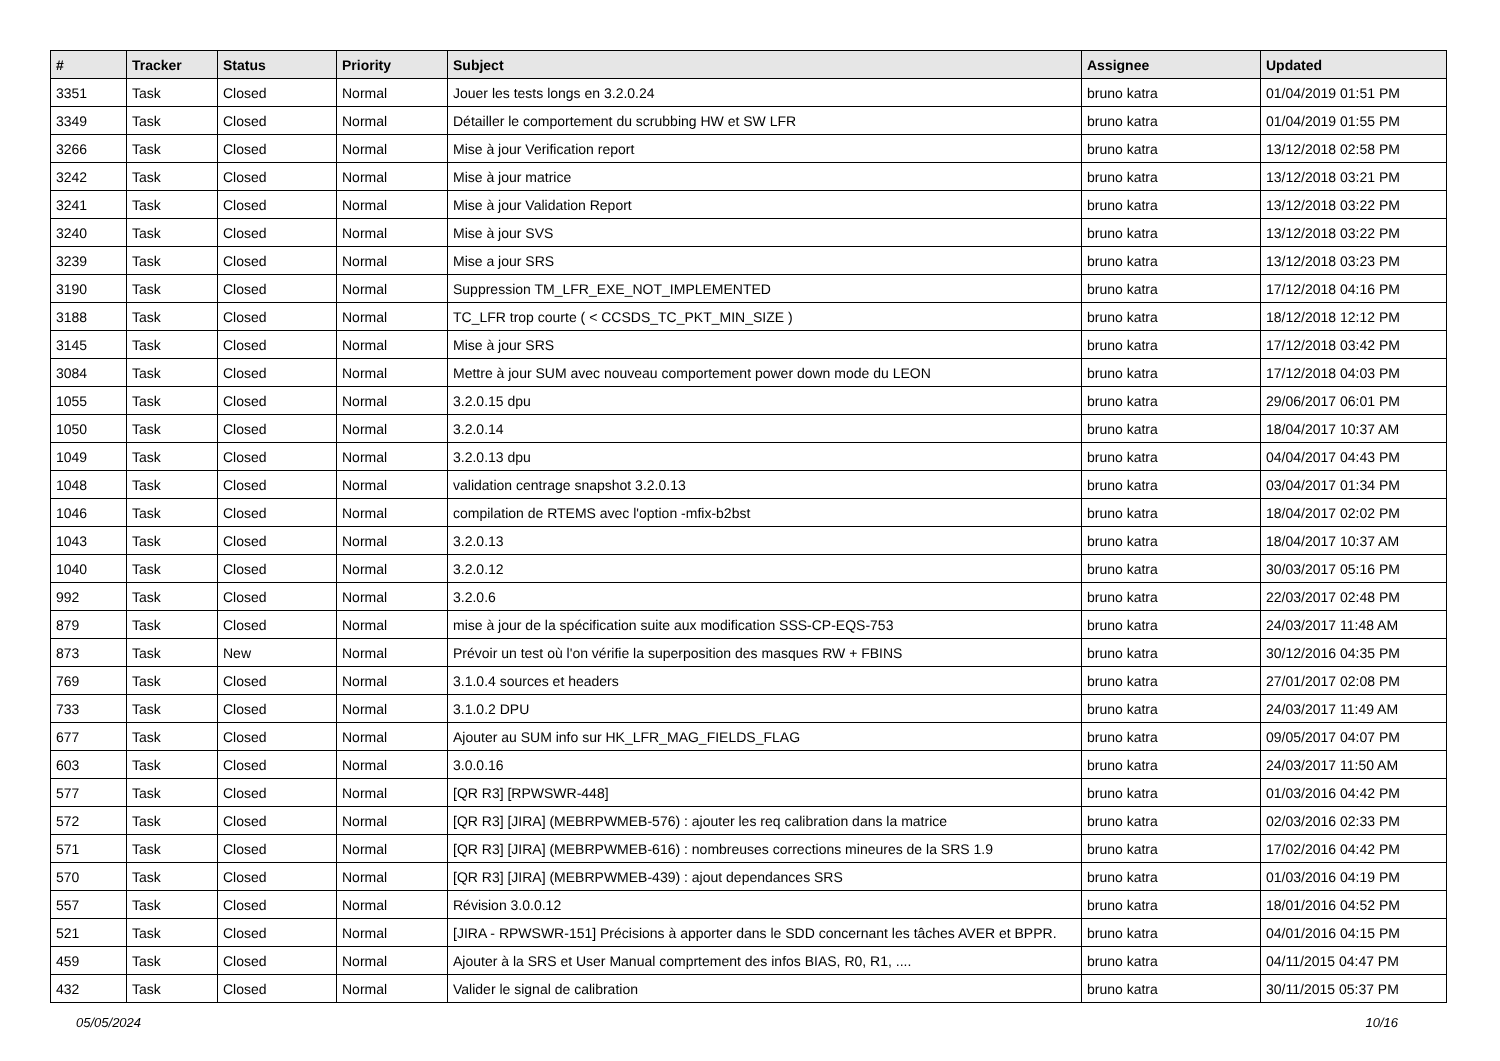| # | Tracker | Status | Priority | Subject | Assignee | Updated |
| --- | --- | --- | --- | --- | --- | --- |
| 3351 | Task | Closed | Normal | Jouer les tests longs en 3.2.0.24 | bruno katra | 01/04/2019 01:51 PM |
| 3349 | Task | Closed | Normal | Détailler le comportement du scrubbing HW et SW LFR | bruno katra | 01/04/2019 01:55 PM |
| 3266 | Task | Closed | Normal | Mise à jour Verification report | bruno katra | 13/12/2018 02:58 PM |
| 3242 | Task | Closed | Normal | Mise à jour matrice | bruno katra | 13/12/2018 03:21 PM |
| 3241 | Task | Closed | Normal | Mise à jour Validation Report | bruno katra | 13/12/2018 03:22 PM |
| 3240 | Task | Closed | Normal | Mise à jour SVS | bruno katra | 13/12/2018 03:22 PM |
| 3239 | Task | Closed | Normal | Mise a jour SRS | bruno katra | 13/12/2018 03:23 PM |
| 3190 | Task | Closed | Normal | Suppression TM_LFR_EXE_NOT_IMPLEMENTED | bruno katra | 17/12/2018 04:16 PM |
| 3188 | Task | Closed | Normal | TC_LFR trop courte ( < CCSDS_TC_PKT_MIN_SIZE ) | bruno katra | 18/12/2018 12:12 PM |
| 3145 | Task | Closed | Normal | Mise à jour SRS | bruno katra | 17/12/2018 03:42 PM |
| 3084 | Task | Closed | Normal | Mettre à jour SUM avec nouveau comportement power down mode du LEON | bruno katra | 17/12/2018 04:03 PM |
| 1055 | Task | Closed | Normal | 3.2.0.15 dpu | bruno katra | 29/06/2017 06:01 PM |
| 1050 | Task | Closed | Normal | 3.2.0.14 | bruno katra | 18/04/2017 10:37 AM |
| 1049 | Task | Closed | Normal | 3.2.0.13 dpu | bruno katra | 04/04/2017 04:43 PM |
| 1048 | Task | Closed | Normal | validation centrage snapshot 3.2.0.13 | bruno katra | 03/04/2017 01:34 PM |
| 1046 | Task | Closed | Normal | compilation de RTEMS avec l'option -mfix-b2bst | bruno katra | 18/04/2017 02:02 PM |
| 1043 | Task | Closed | Normal | 3.2.0.13 | bruno katra | 18/04/2017 10:37 AM |
| 1040 | Task | Closed | Normal | 3.2.0.12 | bruno katra | 30/03/2017 05:16 PM |
| 992 | Task | Closed | Normal | 3.2.0.6 | bruno katra | 22/03/2017 02:48 PM |
| 879 | Task | Closed | Normal | mise à jour de la spécification suite aux modification SSS-CP-EQS-753 | bruno katra | 24/03/2017 11:48 AM |
| 873 | Task | New | Normal | Prévoir un test où l'on vérifie la superposition des masques RW + FBINS | bruno katra | 30/12/2016 04:35 PM |
| 769 | Task | Closed | Normal | 3.1.0.4 sources et headers | bruno katra | 27/01/2017 02:08 PM |
| 733 | Task | Closed | Normal | 3.1.0.2 DPU | bruno katra | 24/03/2017 11:49 AM |
| 677 | Task | Closed | Normal | Ajouter au SUM info sur HK_LFR_MAG_FIELDS_FLAG | bruno katra | 09/05/2017 04:07 PM |
| 603 | Task | Closed | Normal | 3.0.0.16 | bruno katra | 24/03/2017 11:50 AM |
| 577 | Task | Closed | Normal | [QR R3] [RPWSWR-448] | bruno katra | 01/03/2016 04:42 PM |
| 572 | Task | Closed | Normal | [QR R3] [JIRA] (MEBRPWMEB-576) : ajouter les req calibration dans la matrice | bruno katra | 02/03/2016 02:33 PM |
| 571 | Task | Closed | Normal | [QR R3] [JIRA] (MEBRPWMEB-616) : nombreuses corrections mineures de la SRS 1.9 | bruno katra | 17/02/2016 04:42 PM |
| 570 | Task | Closed | Normal | [QR R3] [JIRA] (MEBRPWMEB-439) : ajout dependances SRS | bruno katra | 01/03/2016 04:19 PM |
| 557 | Task | Closed | Normal | Révision 3.0.0.12 | bruno katra | 18/01/2016 04:52 PM |
| 521 | Task | Closed | Normal | [JIRA - RPWSWR-151] Précisions à apporter dans le SDD concernant les tâches AVER et BPPR. | bruno katra | 04/01/2016 04:15 PM |
| 459 | Task | Closed | Normal | Ajouter à la SRS et User Manual comprtement des infos BIAS, R0, R1, .... | bruno katra | 04/11/2015 04:47 PM |
| 432 | Task | Closed | Normal | Valider le signal de calibration | bruno katra | 30/11/2015 05:37 PM |
05/05/2024 10/16